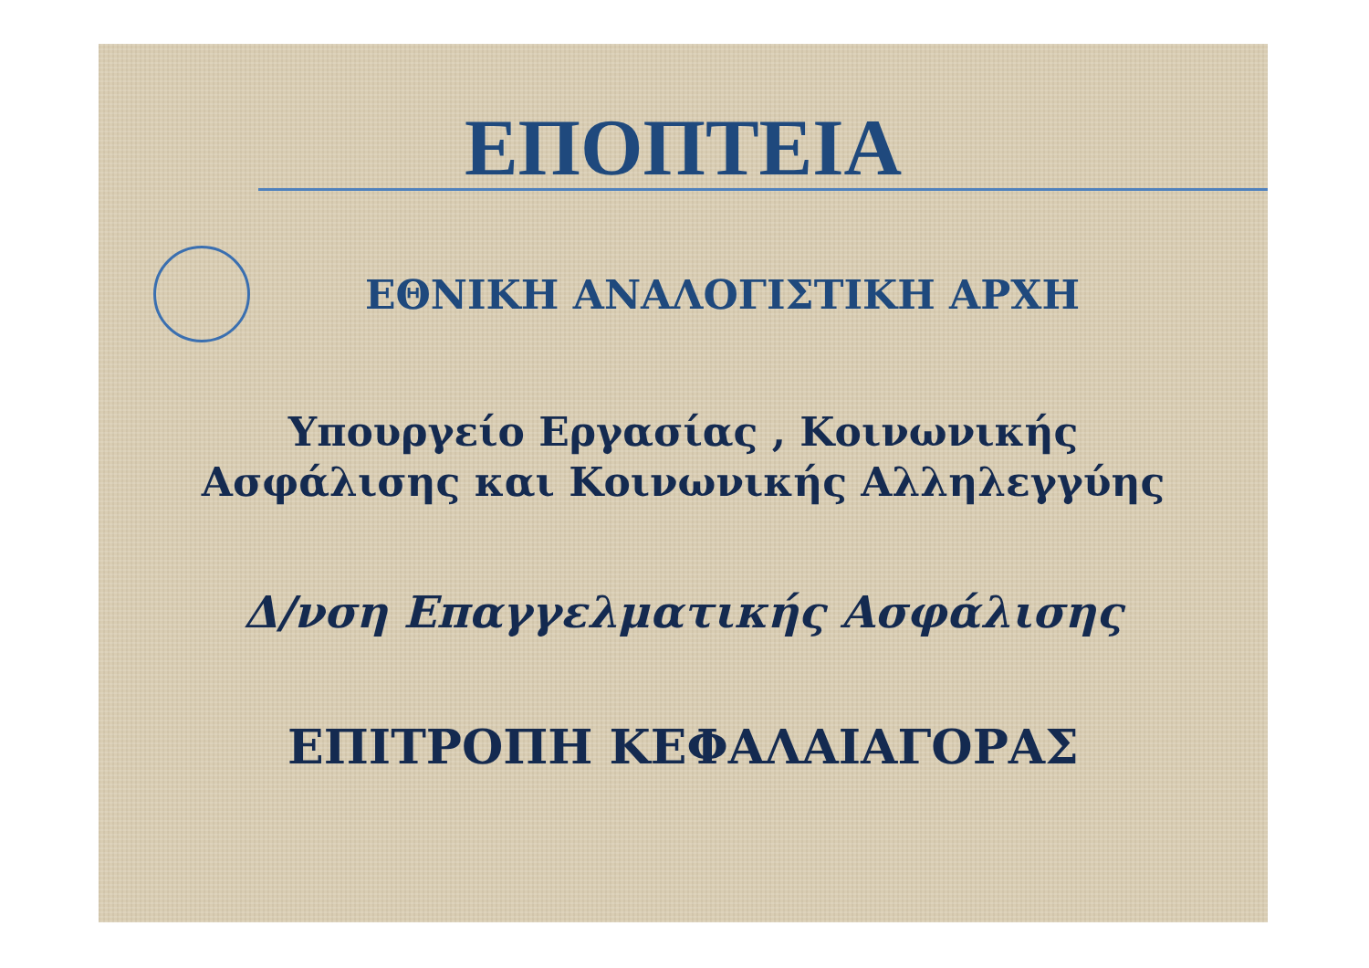ΕΠΟΠΤΕΙΑ
ΕΘΝΙΚΗ ΑΝΑΛΟΓΙΣΤΙΚΗ ΑΡΧΗ
Υπουργείο Εργασίας , Κοινωνικής
Ασφάλισης και Κοινωνικής Αλληλεγγύης
Δ/νση Επαγγελματικής Ασφάλισης
ΕΠΙΤΡΟΠΗ ΚΕΦΑΛΑΙΑΓΟΡΑΣ